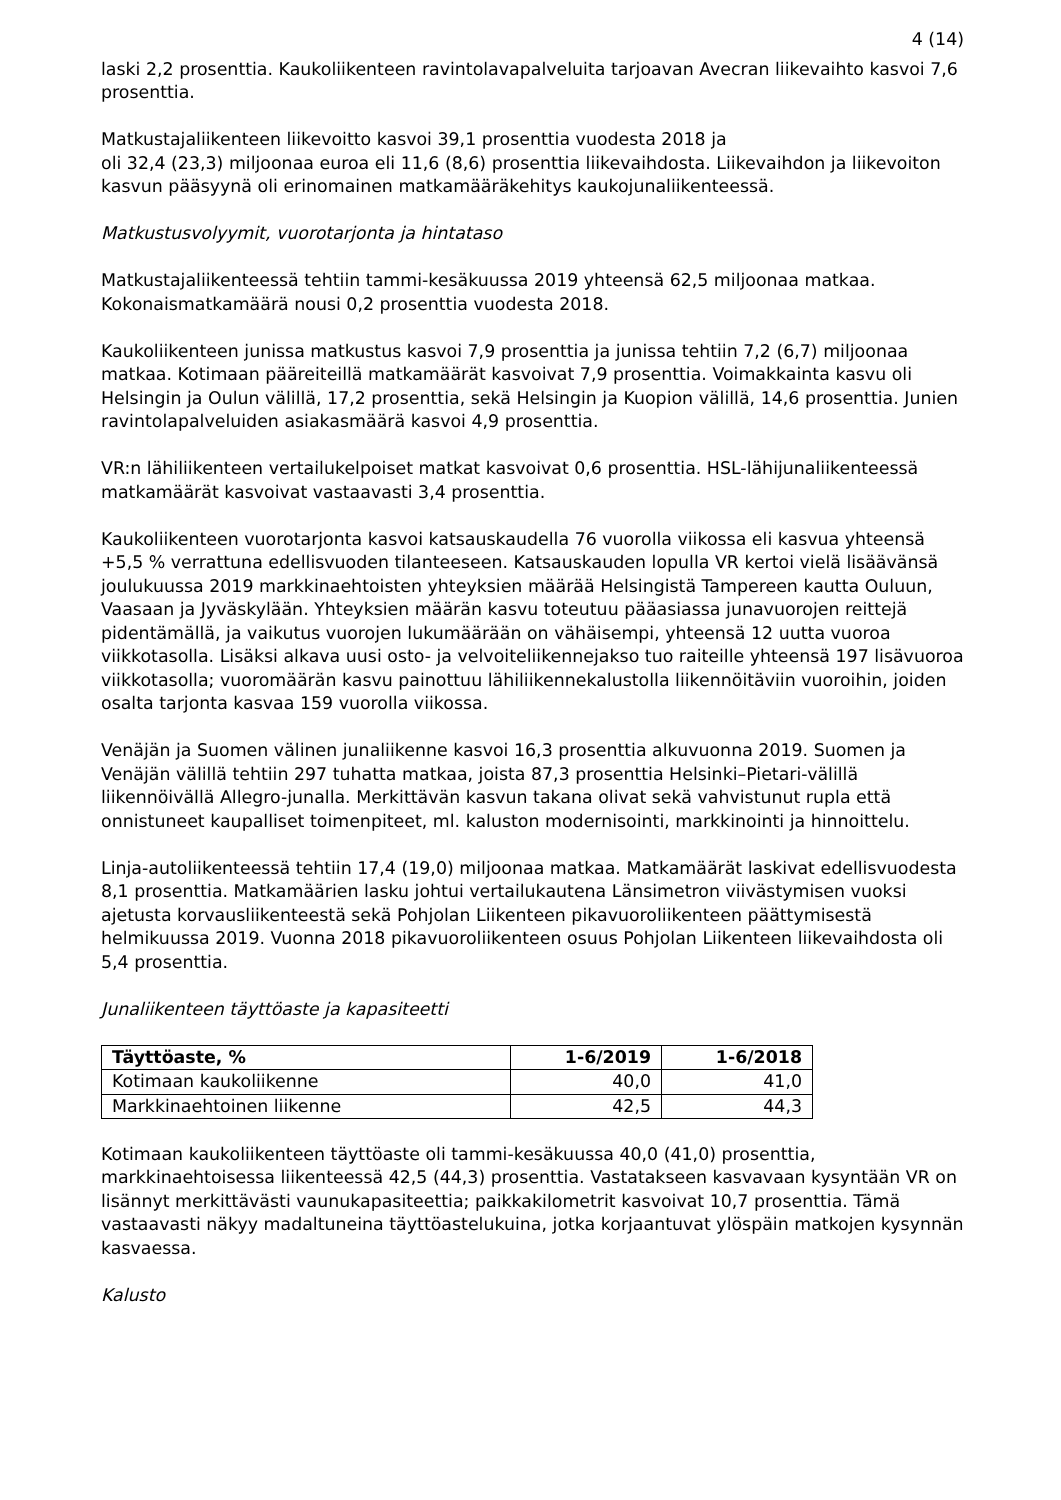4 (14)
laski 2,2 prosenttia. Kaukoliikenteen ravintolavapalveluita tarjoavan Avecran liikevaihto kasvoi 7,6 prosenttia.
Matkustajaliikenteen liikevoitto kasvoi 39,1 prosenttia vuodesta 2018 ja
oli 32,4 (23,3) miljoonaa euroa eli 11,6 (8,6) prosenttia liikevaihdosta. Liikevaihdon ja liikevoiton kasvun pääsyynä oli erinomainen matkamääräkehitys kaukojunaliikenteessä.
Matkustusvolyymit, vuorotarjonta ja hintataso
Matkustajaliikenteessä tehtiin tammi-kesäkuussa 2019 yhteensä 62,5 miljoonaa matkaa. Kokonaismatkamäärä nousi 0,2 prosenttia vuodesta 2018.
Kaukoliikenteen junissa matkustus kasvoi 7,9 prosenttia ja junissa tehtiin 7,2 (6,7) miljoonaa matkaa. Kotimaan pääreiteillä matkamäärät kasvoivat 7,9 prosenttia. Voimakkainta kasvu oli Helsingin ja Oulun välillä, 17,2 prosenttia, sekä Helsingin ja Kuopion välillä, 14,6 prosenttia. Junien ravintolapalveluiden asiakasmäärä kasvoi 4,9 prosenttia.
VR:n lähiliikenteen vertailukelpoiset matkat kasvoivat 0,6 prosenttia. HSL-lähijunaliikenteessä matkamäärät kasvoivat vastaavasti 3,4 prosenttia.
Kaukoliikenteen vuorotarjonta kasvoi katsauskaudella 76 vuorolla viikossa eli kasvua yhteensä +5,5 % verrattuna edellisvuoden tilanteeseen. Katsauskauden lopulla VR kertoi vielä lisäävänsä joulukuussa 2019 markkinaehtoisten yhteyksien määrää Helsingistä Tampereen kautta Ouluun, Vaasaan ja Jyväskylään. Yhteyksien määrän kasvu toteutuu pääasiassa junavuorojen reittejä pidentämällä, ja vaikutus vuorojen lukumäärään on vähäisempi, yhteensä 12 uutta vuoroa viikkotasolla. Lisäksi alkava uusi osto- ja velvoiteliikennejakso tuo raiteille yhteensä 197 lisävuoroa viikkotasolla; vuoromäärän kasvu painottuu lähiliikennekalustolla liikennöitäviin vuoroihin, joiden osalta tarjonta kasvaa 159 vuorolla viikossa.
Venäjän ja Suomen välinen junaliikenne kasvoi 16,3 prosenttia alkuvuonna 2019. Suomen ja Venäjän välillä tehtiin 297 tuhatta matkaa, joista 87,3 prosenttia Helsinki–Pietari-välillä liikennöivällä Allegro-junalla. Merkittävän kasvun takana olivat sekä vahvistunut rupla että onnistuneet kaupalliset toimenpiteet, ml. kaluston modernisointi, markkinointi ja hinnoittelu.
Linja-autoliikenteessä tehtiin 17,4 (19,0) miljoonaa matkaa. Matkamäärät laskivat edellisvuodesta 8,1 prosenttia. Matkamäärien lasku johtui vertailukautena Länsimetron viivästymisen vuoksi ajetusta korvausliikenteestä sekä Pohjolan Liikenteen pikavuoroliikenteen päättymisestä helmikuussa 2019. Vuonna 2018 pikavuoroliikenteen osuus Pohjolan Liikenteen liikevaihdosta oli 5,4 prosenttia.
Junaliikenteen täyttöaste ja kapasiteetti
| Täyttöaste, % | 1-6/2019 | 1-6/2018 |
| --- | --- | --- |
| Kotimaan kaukoliikenne | 40,0 | 41,0 |
| Markkinaehtoinen liikenne | 42,5 | 44,3 |
Kotimaan kaukoliikenteen täyttöaste oli tammi-kesäkuussa 40,0 (41,0) prosenttia, markkinaehtoisessa liikenteessä 42,5 (44,3) prosenttia. Vastatakseen kasvavaan kysyntään VR on lisännyt merkittävästi vaunukapasiteettia; paikkakilometrit kasvoivat 10,7 prosenttia. Tämä vastaavasti näkyy madaltuneina täyttöastelukuina, jotka korjaantuvat ylöspäin matkojen kysynnän kasvaessa.
Kalusto